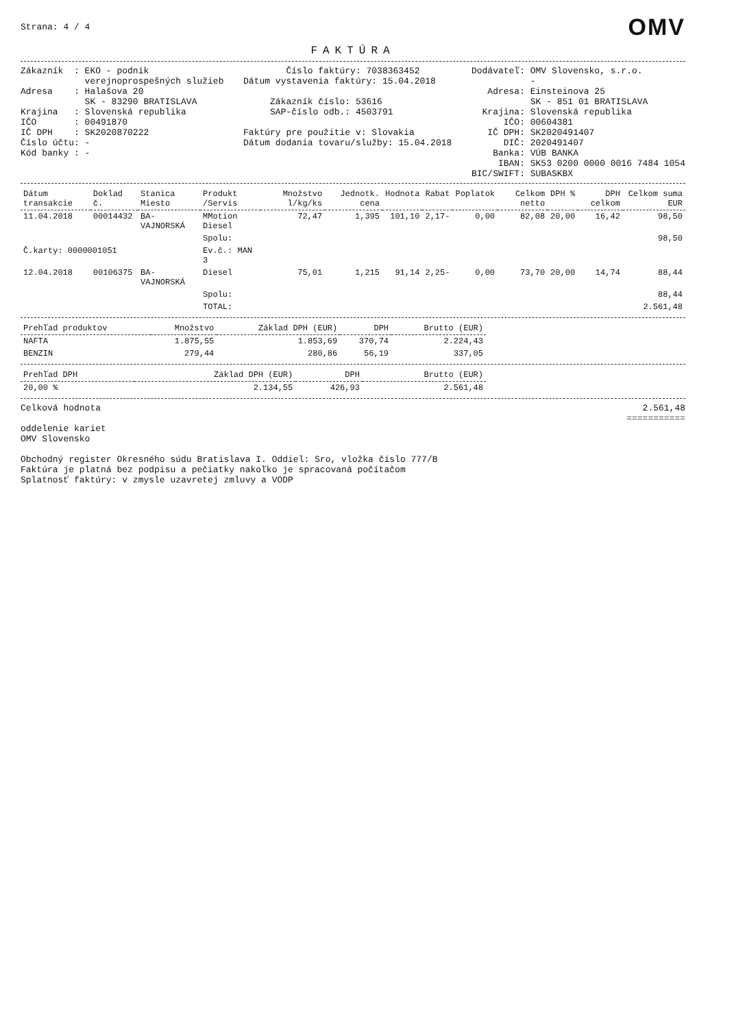Strana: 4 / 4
OMV
FAKTÚRA
Zákazník  : EKO - podnik
            verejnoprospešných služieb
Adresa    : Halašova 20
            SK - 83290 BRATISLAVA
Krajina   : Slovenská republika
IČO       : 00491870
IČ DPH    : SK2020870222
Číslo účtu: -
Kód banky : -
        Číslo faktúry: 7038363452
Dátum vystavenia faktúry: 15.04.2018

     Zákazník číslo: 53616
     SAP-číslo odb.: 4503791

Faktúry pre použitie v: Slovakia
Dátum dodania tovaru/služby: 15.04.2018
Dodávateľ: OMV Slovensko, s.r.o.
           -
   Adresa: Einsteinova 25
           SK - 851 01 BRATISLAVA
  Krajina: Slovenská republika
      IČO: 00604381
   IČ DPH: SK2020491407
      DIČ: 2020491407
    Banka: VÚB BANKA
     IBAN: SK53 0200 0000 0016 7484 1054
BIC/SWIFT: SUBASKBX
| Dátum transakcie | Doklad č. | Stanica Miesto | Produkt /Servis | Množstvo l/kg/ks | Jednotk. cena | Hodnota | Rabat | Poplatok | Celkom netto | DPH % | DPH celkom | Celkom suma EUR |
| --- | --- | --- | --- | --- | --- | --- | --- | --- | --- | --- | --- | --- |
| 11.04.2018 | 00014432 | BA-VAJNORSKÁ | MMotion Diesel | 72,47 | 1,395 | 101,10 | 2,17- | 0,00 | 82,08 | 20,00 | 16,42 | 98,50 |
| | | | Spolu: | | | | | | | | | 98,50 |
| Č.karty: 0000001051 | | | Ev.č.: MAN 3 | | | | | | | | | |
| 12.04.2018 | 00106375 | BA-VAJNORSKÁ | Diesel | 75,01 | 1,215 | 91,14 | 2,25- | 0,00 | 73,70 | 20,00 | 14,74 | 88,44 |
| | | | Spolu: | | | | | | | | | 88,44 |
| | | | TOTAL: | | | | | | | | | 2.561,48 |
| Prehľad produktov | Množstvo | Základ DPH (EUR) | DPH | Brutto (EUR) |
| --- | --- | --- | --- | --- |
| NAFTA | 1.875,55 | 1.853,69 | 370,74 | 2.224,43 |
| BENZIN | 279,44 | 280,86 | 56,19 | 337,05 |
| Prehľad DPH | Základ DPH (EUR) | DPH | Brutto (EUR) |
| --- | --- | --- | --- |
| 20,00 % | 2.134,55 | 426,93 | 2.561,48 |
Celková hodnota 2.561,48
===========
oddelenie kariet
OMV Slovensko

Obchodný register Okresného súdu Bratislava I. Oddiel: Sro, vložka číslo 777/B
Faktúra je platná bez podpisu a pečiatky nakoľko je spracovaná počítačom
Splatnosť faktúry: v zmysle uzavretej zmluvy a VODP